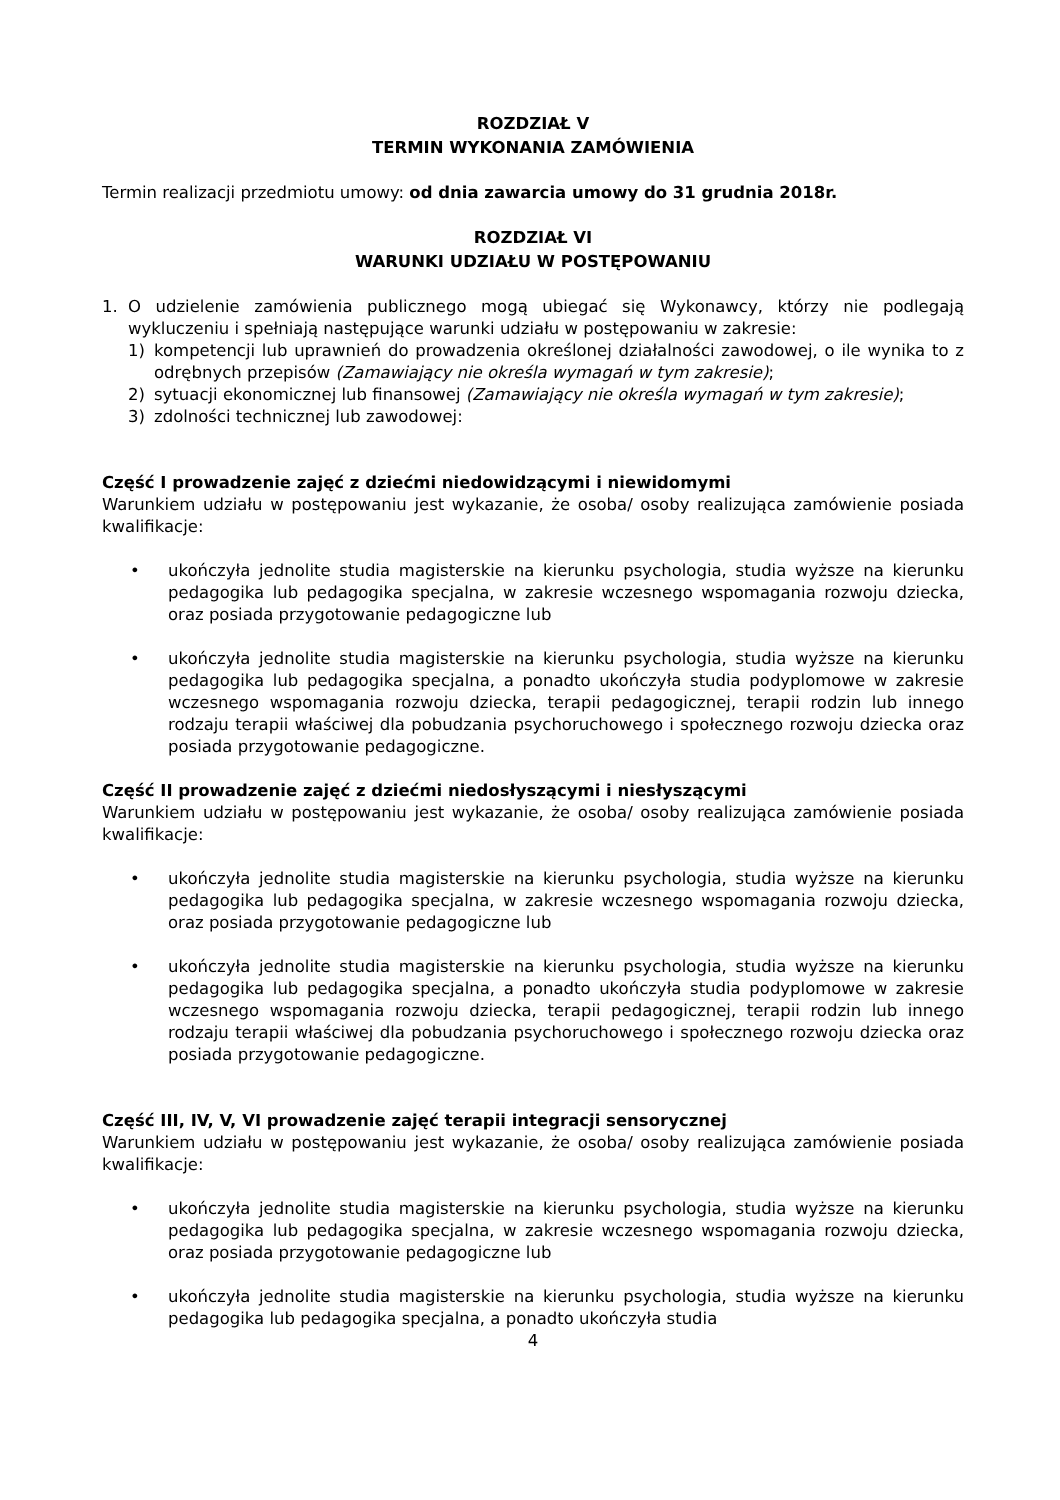ROZDZIAŁ V
TERMIN WYKONANIA ZAMÓWIENIA
Termin realizacji przedmiotu umowy: od dnia zawarcia umowy do 31 grudnia 2018r.
ROZDZIAŁ VI
WARUNKI UDZIAŁU W POSTĘPOWANIU
1. O udzielenie zamówienia publicznego mogą ubiegać się Wykonawcy, którzy nie podlegają wykluczeniu i spełniają następujące warunki udziału w postępowaniu w zakresie:
1) kompetencji lub uprawnień do prowadzenia określonej działalności zawodowej, o ile wynika to z odrębnych przepisów (Zamawiający nie określa wymagań w tym zakresie);
2) sytuacji ekonomicznej lub finansowej (Zamawiający nie określa wymagań w tym zakresie);
3) zdolności technicznej lub zawodowej:
Część I prowadzenie zajęć z dziećmi niedowidzącymi i niewidomymi
Warunkiem udziału w postępowaniu jest wykazanie, że osoba/ osoby realizująca zamówienie posiada kwalifikacje:
• ukończyła jednolite studia magisterskie na kierunku psychologia, studia wyższe na kierunku pedagogika lub pedagogika specjalna, w zakresie wczesnego wspomagania rozwoju dziecka, oraz posiada przygotowanie pedagogiczne lub
• ukończyła jednolite studia magisterskie na kierunku psychologia, studia wyższe na kierunku pedagogika lub pedagogika specjalna, a ponadto ukończyła studia podyplomowe w zakresie wczesnego wspomagania rozwoju dziecka, terapii pedagogicznej, terapii rodzin lub innego rodzaju terapii właściwej dla pobudzania psychoruchowego i społecznego rozwoju dziecka oraz posiada przygotowanie pedagogiczne.
Część II prowadzenie zajęć z dziećmi niedosłyszącymi i niesłyszącymi
Warunkiem udziału w postępowaniu jest wykazanie, że osoba/ osoby realizująca zamówienie posiada kwalifikacje:
• ukończyła jednolite studia magisterskie na kierunku psychologia, studia wyższe na kierunku pedagogika lub pedagogika specjalna, w zakresie wczesnego wspomagania rozwoju dziecka, oraz posiada przygotowanie pedagogiczne lub
• ukończyła jednolite studia magisterskie na kierunku psychologia, studia wyższe na kierunku pedagogika lub pedagogika specjalna, a ponadto ukończyła studia podyplomowe w zakresie wczesnego wspomagania rozwoju dziecka, terapii pedagogicznej, terapii rodzin lub innego rodzaju terapii właściwej dla pobudzania psychoruchowego i społecznego rozwoju dziecka oraz posiada przygotowanie pedagogiczne.
Część III, IV, V, VI prowadzenie zajęć terapii integracji sensorycznej
Warunkiem udziału w postępowaniu jest wykazanie, że osoba/ osoby realizująca zamówienie posiada kwalifikacje:
• ukończyła jednolite studia magisterskie na kierunku psychologia, studia wyższe na kierunku pedagogika lub pedagogika specjalna, w zakresie wczesnego wspomagania rozwoju dziecka, oraz posiada przygotowanie pedagogiczne lub
• ukończyła jednolite studia magisterskie na kierunku psychologia, studia wyższe na kierunku pedagogika lub pedagogika specjalna, a ponadto ukończyła studia
4